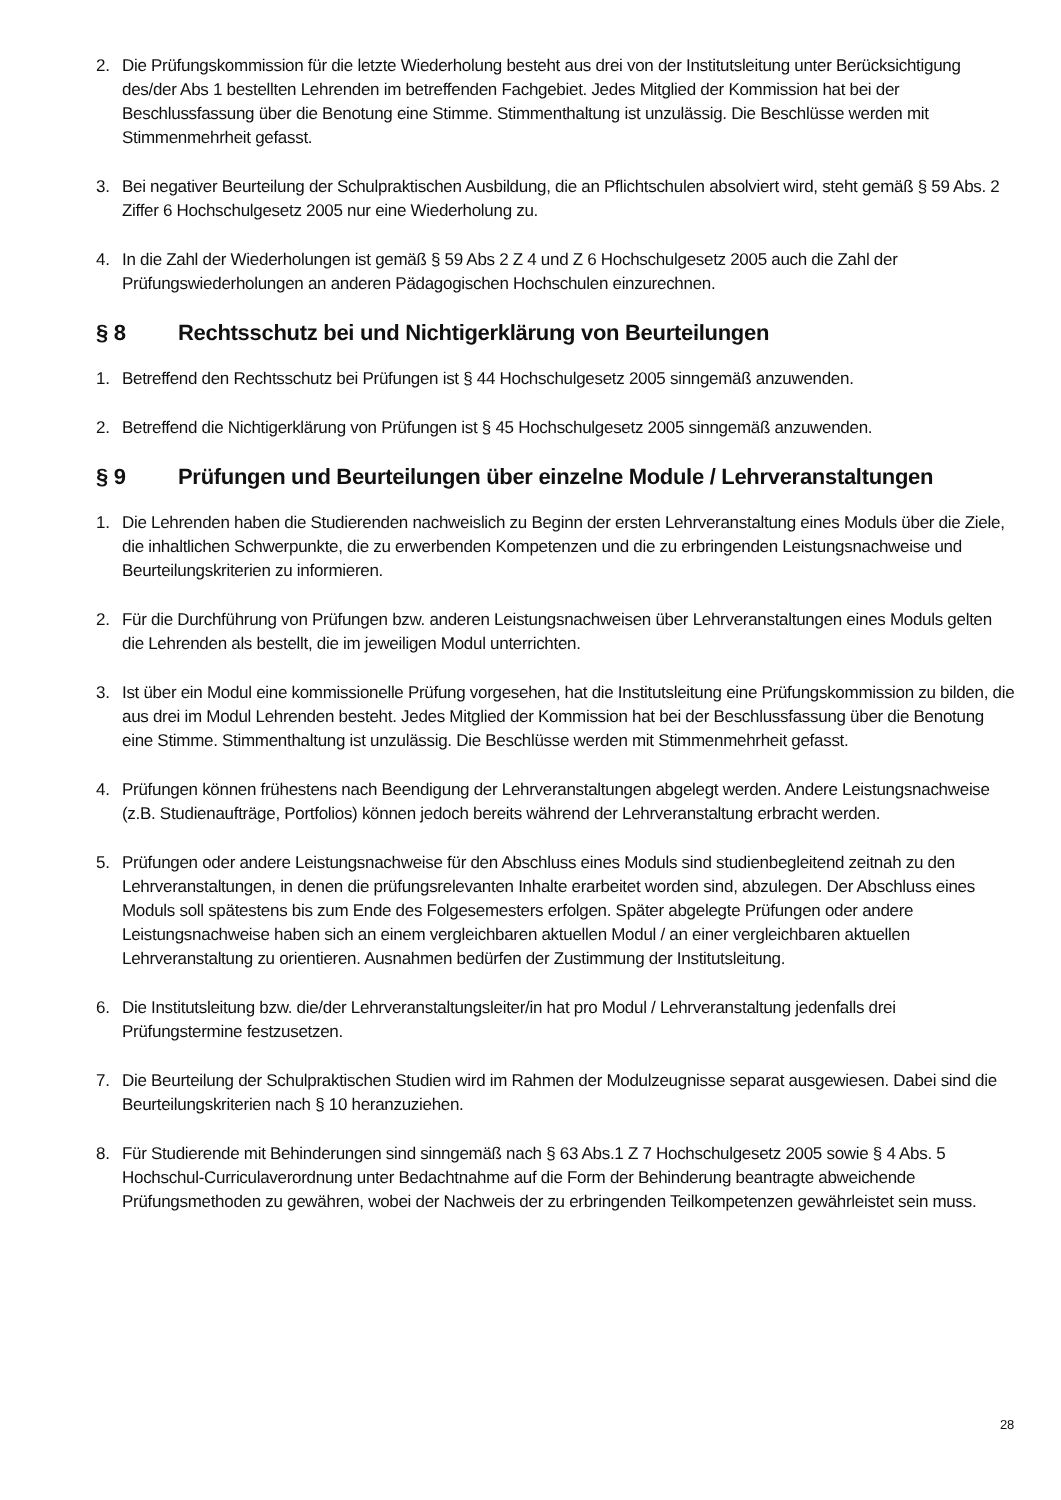2. Die Prüfungskommission für die letzte Wiederholung besteht aus drei von der Institutsleitung unter Berücksichtigung des/der Abs 1 bestellten Lehrenden im betreffenden Fachgebiet. Jedes Mitglied der Kommission hat bei der Beschlussfassung über die Benotung eine Stimme. Stimmenthaltung ist unzulässig. Die Beschlüsse werden mit Stimmenmehrheit gefasst.
3. Bei negativer Beurteilung der Schulpraktischen Ausbildung, die an Pflichtschulen absolviert wird, steht gemäß § 59 Abs. 2 Ziffer 6 Hochschulgesetz 2005 nur eine Wiederholung zu.
4. In die Zahl der Wiederholungen ist gemäß § 59 Abs 2 Z 4 und Z 6 Hochschulgesetz 2005 auch die Zahl der Prüfungswiederholungen an anderen Pädagogischen Hochschulen einzurechnen.
§ 8 Rechtsschutz bei und Nichtigerklärung von Beurteilungen
1. Betreffend den Rechtsschutz bei Prüfungen ist § 44 Hochschulgesetz 2005 sinngemäß anzuwenden.
2. Betreffend die Nichtigerklärung von Prüfungen ist § 45 Hochschulgesetz 2005 sinngemäß anzuwenden.
§ 9 Prüfungen und Beurteilungen über einzelne Module / Lehrveranstaltungen
1. Die Lehrenden haben die Studierenden nachweislich zu Beginn der ersten Lehrveranstaltung eines Moduls über die Ziele, die inhaltlichen Schwerpunkte, die zu erwerbenden Kompetenzen und die zu erbringenden Leistungsnachweise und Beurteilungskriterien zu informieren.
2. Für die Durchführung von Prüfungen bzw. anderen Leistungsnachweisen über Lehrveranstaltungen eines Moduls gelten die Lehrenden als bestellt, die im jeweiligen Modul unterrichten.
3. Ist über ein Modul eine kommissionelle Prüfung vorgesehen, hat die Institutsleitung eine Prüfungskommission zu bilden, die aus drei im Modul Lehrenden besteht. Jedes Mitglied der Kommission hat bei der Beschlussfassung über die Benotung eine Stimme. Stimmenthaltung ist unzulässig. Die Beschlüsse werden mit Stimmenmehrheit gefasst.
4. Prüfungen können frühestens nach Beendigung der Lehrveranstaltungen abgelegt werden. Andere Leistungsnachweise (z.B. Studienaufträge, Portfolios) können jedoch bereits während der Lehrveranstaltung erbracht werden.
5. Prüfungen oder andere Leistungsnachweise für den Abschluss eines Moduls sind studienbegleitend zeitnah zu den Lehrveranstaltungen, in denen die prüfungsrelevanten Inhalte erarbeitet worden sind, abzulegen. Der Abschluss eines Moduls soll spätestens bis zum Ende des Folgesemesters erfolgen. Später abgelegte Prüfungen oder andere Leistungsnachweise haben sich an einem vergleichbaren aktuellen Modul / an einer vergleichbaren aktuellen Lehrveranstaltung zu orientieren. Ausnahmen bedürfen der Zustimmung der Institutsleitung.
6. Die Institutsleitung bzw. die/der Lehrveranstaltungsleiter/in hat pro Modul / Lehrveranstaltung jedenfalls drei Prüfungstermine festzusetzen.
7. Die Beurteilung der Schulpraktischen Studien wird im Rahmen der Modulzeugnisse separat ausgewiesen. Dabei sind die Beurteilungskriterien nach § 10 heranzuziehen.
8. Für Studierende mit Behinderungen sind sinngemäß nach § 63 Abs.1 Z 7 Hochschulgesetz 2005 sowie § 4 Abs. 5 Hochschul-Curriculaverordnung unter Bedachtnahme auf die Form der Behinderung beantragte abweichende Prüfungsmethoden zu gewähren, wobei der Nachweis der zu erbringenden Teilkompetenzen gewährleistet sein muss.
28